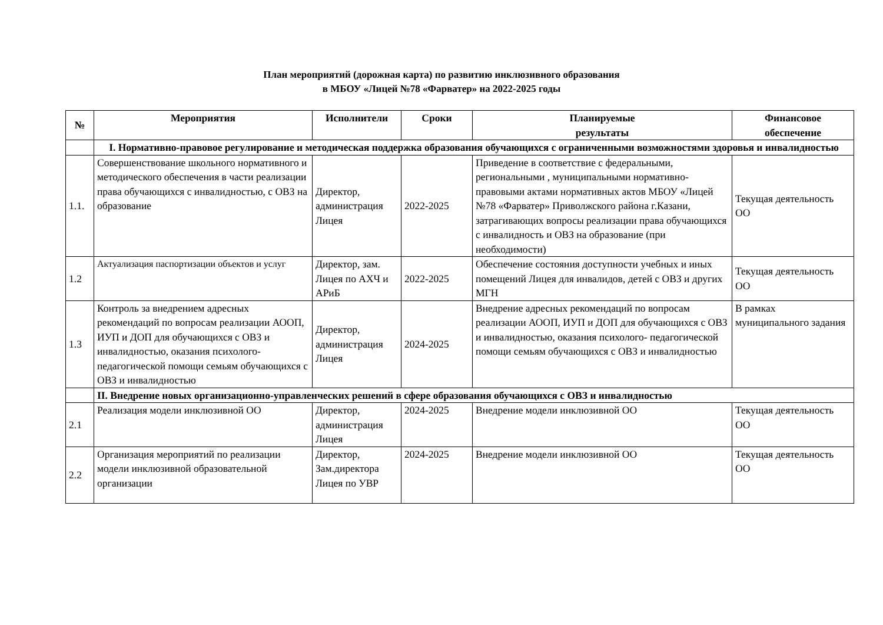План мероприятий (дорожная карта) по развитию инклюзивного образования
в МБОУ «Лицей №78 «Фарватер» на 2022-2025 годы
| № | Мероприятия | Исполнители | Сроки | Планируемые результаты | Финансовое обеспечение |
| --- | --- | --- | --- | --- | --- |
| | I. Нормативно-правовое регулирование и методическая поддержка образования обучающихся с ограниченными возможностями здоровья и инвалидностью | | | | |
| 1.1. | Совершенствование школьного нормативного и методического обеспечения в части реализации права обучающихся с инвалидностью, с ОВЗ на образование | Директор, администрация Лицея | 2022-2025 | Приведение в соответствие с федеральными, региональными , муниципальными нормативно- правовыми актами нормативных актов МБОУ «Лицей №78 «Фарватер» Приволжского района г.Казани, затрагивающих вопросы реализации права обучающихся с инвалидность и ОВЗ на образование (при необходимости) | Текущая деятельность ОО |
| 1.2 | Актуализация паспортизации объектов и услуг | Директор, зам. Лицея по АХЧ и АРиБ | 2022-2025 | Обеспечение состояния доступности учебных и иных помещений Лицея для инвалидов, детей с ОВЗ и других МГН | Текущая деятельность ОО |
| 1.3 | Контроль за внедрением адресных рекомендаций по вопросам реализации АООП, ИУП и ДОП для обучающихся с ОВЗ и инвалидностью, оказания психолого- педагогической помощи семьям обучающихся с ОВЗ и инвалидностью | Директор, администрация Лицея | 2024-2025 | Внедрение адресных рекомендаций по вопросам реализации АООП, ИУП и ДОП для обучающихся с ОВЗ и инвалидностью, оказания психолого- педагогической помощи семьям обучающихся с ОВЗ и инвалидностью | В рамках муниципального задания |
| | II. Внедрение новых организационно-управленческих решений в сфере образования обучающихся с ОВЗ и инвалидностью | | | | |
| 2.1 | Реализация модели инклюзивной ОО | Директор, администрация Лицея | 2024-2025 | Внедрение модели инклюзивной ОО | Текущая деятельность ОО |
| 2.2 | Организация мероприятий по реализации модели инклюзивной образовательной организации | Директор, Зам.директора Лицея по УВР | 2024-2025 | Внедрение модели инклюзивной ОО | Текущая деятельность ОО |